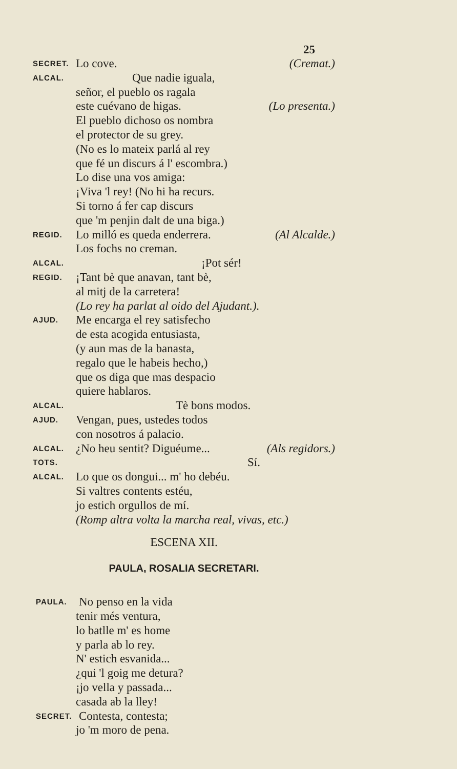25
SECRET. Lo cove. (Cremat.)
ALCAL. Que nadie iguala,
señor, el pueblo os ragala
este cuévano de higas. (Lo presenta.)
El pueblo dichoso os nombra
el protector de su grey.
(No es lo mateix parlá al rey
que fé un discurs á l' escombra.)
Lo dise una vos amiga:
¡Viva 'l rey! (No hi ha recurs.
Si torno á fer cap discurs
que 'm penjin dalt de una biga.)
REGID. Lo milló es queda enderrera. (Al Alcalde.)
Los fochs no creman.
ALCAL. ¡Pot sér!
REGID. ¡Tant bè que anavan, tant bè,
al mitj de la carretera!
(Lo rey ha parlat al oido del Ajudant.).
AJUD. Me encarga el rey satisfecho
de esta acogida entusiasta,
(y aun mas de la banasta,
regalo que le habeis hecho,)
que os diga que mas despacio
quiere hablaros.
ALCAL. Tè bons modos.
AJUD. Vengan, pues, ustedes todos
con nosotros á palacio.
ALCAL. ¿No heu sentit? Diguéume... (Als regidors.)
TOTS. Sí.
ALCAL. Lo que os dongui... m' ho debéu.
Si valtres contents estéu,
jo estich orgullos de mí.
(Romp altra volta la marcha real, vivas, etc.)
ESCENA XII.
PAULA, ROSALIA SECRETARI.
PAULA. No penso en la vida
tenir més ventura,
lo batlle m' es home
y parla ab lo rey.
N' estich esvanida...
¿qui 'l goig me detura?
¡jo vella y passada...
casada ab la lley!
SECRET. Contesta, contesta;
jo 'm moro de pena.